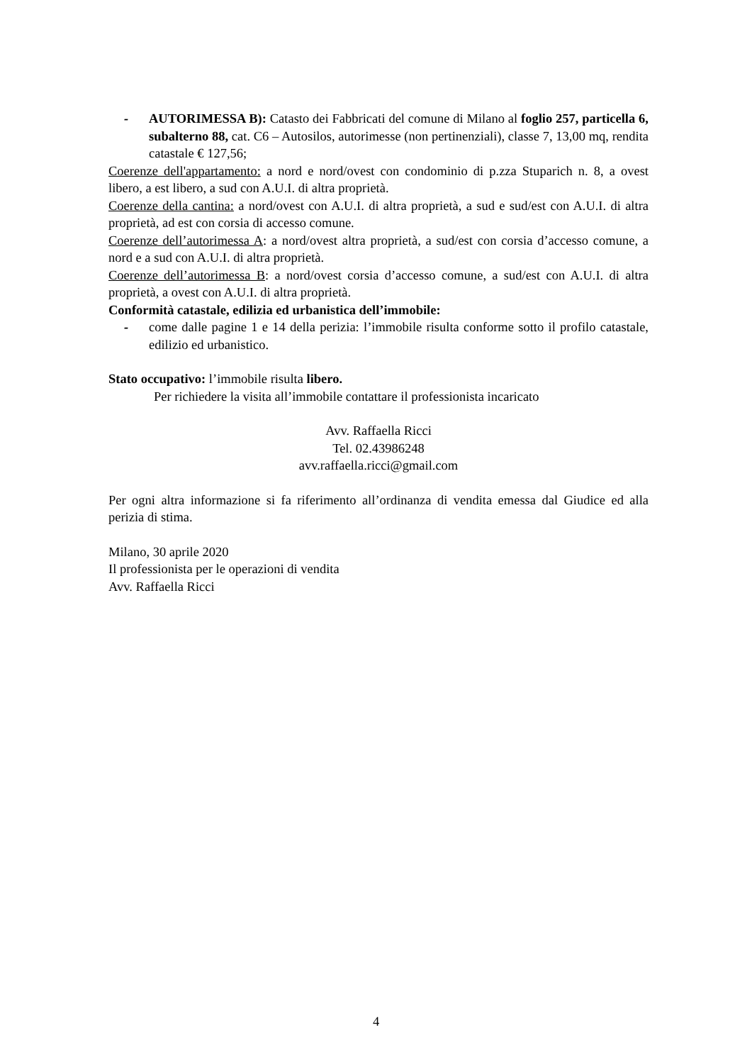- AUTORIMESSA B): Catasto dei Fabbricati del comune di Milano al foglio 257, particella 6, subalterno 88, cat. C6 – Autosilos, autorimesse (non pertinenziali), classe 7, 13,00 mq, rendita catastale € 127,56;
Coerenze dell'appartamento: a nord e nord/ovest con condominio di p.zza Stuparich n. 8, a ovest libero, a est libero, a sud con A.U.I. di altra proprietà.
Coerenze della cantina: a nord/ovest con A.U.I. di altra proprietà, a sud e sud/est con A.U.I. di altra proprietà, ad est con corsia di accesso comune.
Coerenze dell’autorimessa A: a nord/ovest altra proprietà, a sud/est con corsia d’accesso comune, a nord e a sud con A.U.I. di altra proprietà.
Coerenze dell’autorimessa B: a nord/ovest corsia d’accesso comune, a sud/est con A.U.I. di altra proprietà, a ovest con A.U.I. di altra proprietà.
Conformità catastale, edilizia ed urbanistica dell’immobile:
- come dalle pagine 1 e 14 della perizia: l’immobile risulta conforme sotto il profilo catastale, edilizio ed urbanistico.
Stato occupativo: l’immobile risulta libero.
Per richiedere la visita all’immobile contattare il professionista incaricato
Avv. Raffaella Ricci
Tel. 02.43986248
avv.raffaella.ricci@gmail.com
Per ogni altra informazione si fa riferimento all’ordinanza di vendita emessa dal Giudice ed alla perizia di stima.
Milano, 30 aprile 2020
Il professionista per le operazioni di vendita
Avv. Raffaella Ricci
4